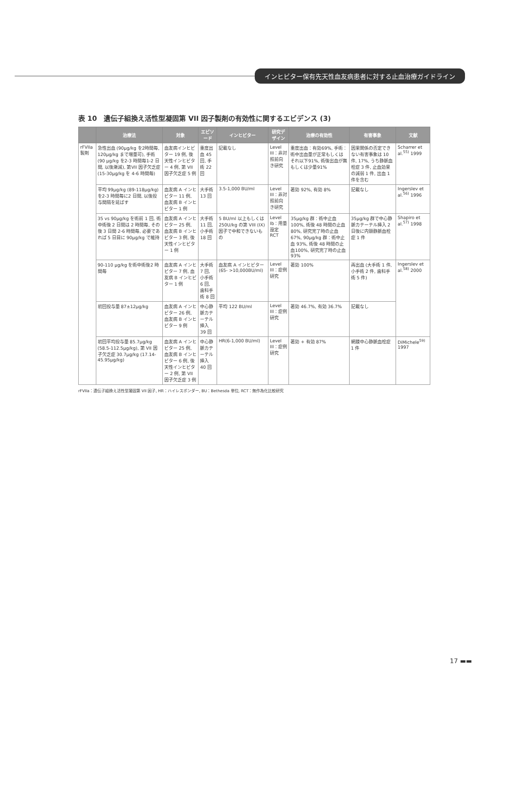インヒビター保有先天性血友病患者に対する止血治療ガイドライン
表 10　遺伝子組換え活性型凝固第 VII 因子製剤の有効性に関するエビデンス (3)
| | 治療法 | 対象 | エピソード | インヒビター | 研究デザイン | 治療の有効性 | 有害事象 | 文献 |
| --- | --- | --- | --- | --- | --- | --- | --- | --- |
| rFVIIa 製剤 | 急性出血 (90μg/kg を2時間毎, 120μg/kg まで増量可), 手術 (90 μg/kg を2-3 時間毎1-2 日間, 以後漸減), 第VII 因子欠乏症 (15-30μg/kg を 4-6 時間毎) | 血友病インヒビター 19 例, 後天性インヒビター 4 例, 第 VII 因子欠乏症 5 例 | 重度出血 45 回, 手術 22 回 | 記載なし | Level III：非対照前向き研究 | 重度出血：有効69%, 手術：術中出血量が正常もしくはそれ以下91%, 術後出血が無もしくは少量91% | 因果関係の否定できない有害事象は 10 件, 17%, うち静脈血栓症 3 件, 止血効果の減弱 1 件, 出血 1 件を含む | Scharrer et al.<sup>55)</sup> 1999 |
| | 平均 99μg/kg (89-118μg/kg) を2-3 時間毎に2 日間, 以後投与間隔を延ばす | 血友病 A インヒビター 11 例, 血友病 B インヒビター 1 例 | 大手術 13 回 | 3.5-1,000 BU/ml | Level III：非対照前向き研究 | 著効 92%, 有効 8% | 記載なし | Ingerslev et al.<sup>56)</sup> 1996 |
| | 35 vs 90μg/kg を術前 1 回, 術中術後 2 日間は 2 時間毎, その後 3 日間 2-6 時間毎, 必要であれば 5 日目に 90μg/kg で維持 | 血友病 A インヒビター 25 例, 血友病 B インヒビター 3 例, 後天性インヒビター 1 例 | 大手術 11 回, 小手術 18 回 | 5 BU/ml 以上もしくは 250U/kg の第 VIII (IX) 因子で中和できないもの | Level Ib：用量設定 RCT | 35μg/kg 群：術中止血100%, 術後 48 時間の止血 80%, 研究完了時の止血 67%, 90μg/kg 群：術中止血 93%, 術後 48 時間の止血100%, 研究完了時の止血 93% | 35μg/kg 群で中心静脈カテーテル挿入 2 日後に内頸静脈血栓症 1 件 | Shapiro et al.<sup>57)</sup> 1998 |
| | 90-110 μg/kg を術中術後2 時間毎 | 血友病 A インヒビター 7 例, 血友病 B インヒビター 1 例 | 大手術 7 回, 小手術 6 回, 歯科手術 8 回 | 血友病 A インヒビター (65- >10,000BU/ml) | Level III：症例研究 | 著効 100% | 再出血 (大手術 1 件, 小手術 2 件, 歯科手術 5 件) | Ingerslev et al.<sup>58)</sup> 2000 |
| | 初回投与量 87±12μg/kg | 血友病 A インヒビター 26 例, 血友病 B インヒビター 9 例 | 中心静脈カテーテル挿入 39 回 | 平均 122 BU/ml | Level III：症例研究 | 著効 46.7%, 有効 36.7% | 記載なし | |
| | 初回平均投与量 85.7μg/kg (58.5-112.5μg/kg), 第 VII 因子欠乏症 30.7μg/kg (17.14-45.95μg/kg) | 血友病 A インヒビター 25 例, 血友病 B インヒビター 6 例, 後天性インヒビター 2 例, 第 VII 因子欠乏症 3 例 | 中心静脈カテーテル挿入 40 回 | HR(6-1,000 BU/ml) | Level III：症例研究 | 著効 + 有効 87% | 網膜中心静脈血栓症 1 件 | DiMichele<sup>59)</sup> 1997 |
rFVIIa：遺伝子組換え活性型凝固第 VII 因子, HR：ハイレスポンダー, BU：Bethesda 単位, RCT：無作為化比較研究
17 ▬▬